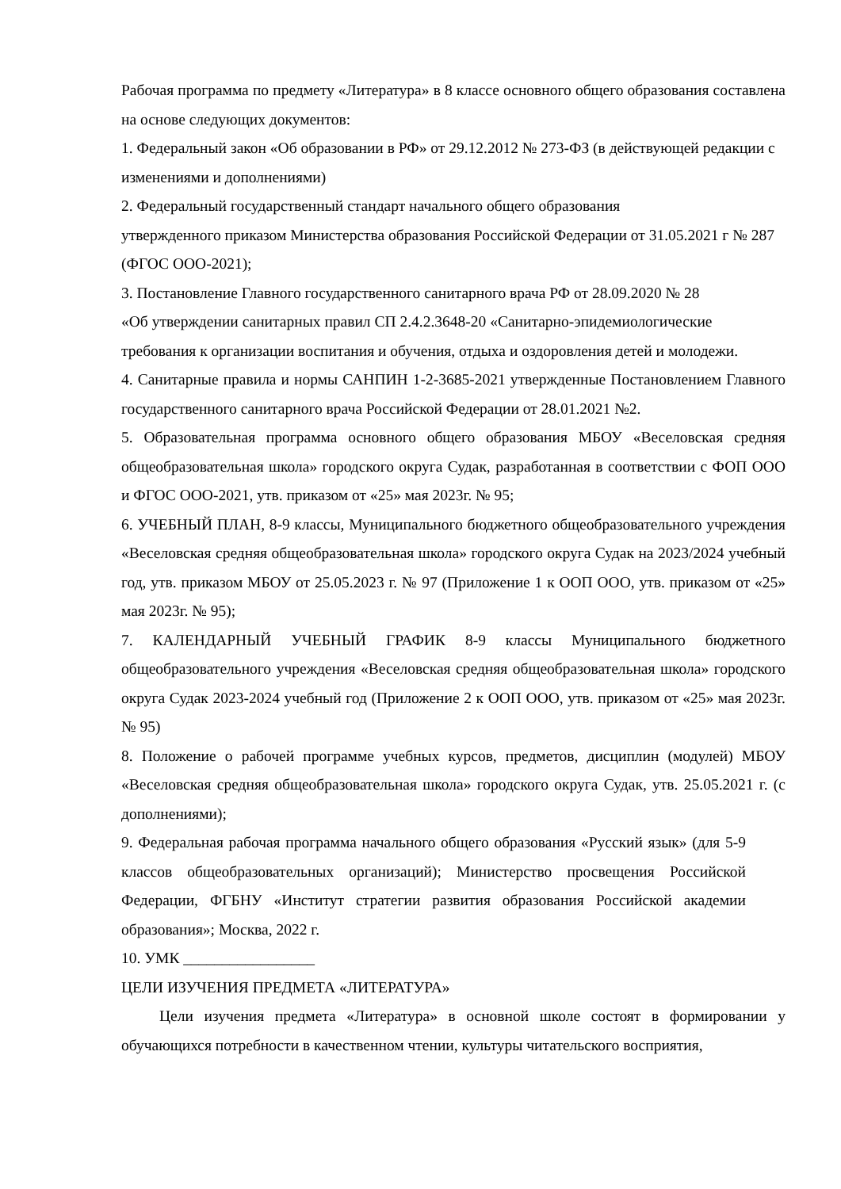Рабочая программа по предмету «Литература» в 8 классе основного общего образования составлена на основе следующих документов:
1. Федеральный закон «Об образовании в РФ» от 29.12.2012 № 273-ФЗ (в действующей редакции с изменениями и дополнениями)
2. Федеральный государственный стандарт начального общего образования
утвержденного приказом Министерства образования Российской Федерации от 31.05.2021 г № 287 (ФГОС ООО-2021);
3. Постановление Главного государственного санитарного врача РФ от 28.09.2020 № 28
«Об утверждении санитарных правил СП 2.4.2.3648-20 «Санитарно-эпидемиологические требования к организации воспитания и обучения, отдыха и оздоровления детей и молодежи.
4. Санитарные правила и нормы САНПИН 1-2-3685-2021 утвержденные Постановлением Главного государственного санитарного врача Российской Федерации от 28.01.2021 №2.
5. Образовательная программа основного общего образования МБОУ «Веселовская средняя общеобразовательная школа» городского округа Судак, разработанная в соответствии с ФОП ООО и ФГОС ООО-2021, утв. приказом от «25» мая 2023г. № 95;
6. УЧЕБНЫЙ ПЛАН, 8-9 классы, Муниципального бюджетного общеобразовательного учреждения «Веселовская средняя общеобразовательная школа» городского округа Судак на 2023/2024 учебный год, утв. приказом МБОУ от 25.05.2023 г. № 97 (Приложение 1 к ООП ООО, утв. приказом от «25» мая 2023г. № 95);
7. КАЛЕНДАРНЫЙ УЧЕБНЫЙ ГРАФИК 8-9 классы Муниципального бюджетного общеобразовательного учреждения «Веселовская средняя общеобразовательная школа» городского округа Судак 2023-2024 учебный год (Приложение 2 к ООП ООО, утв. приказом от «25» мая 2023г. № 95)
8. Положение о рабочей программе учебных курсов, предметов, дисциплин (модулей) МБОУ «Веселовская средняя общеобразовательная школа» городского округа Судак, утв. 25.05.2021 г. (с дополнениями);
9. Федеральная рабочая программа начального общего образования «Русский язык» (для 5-9 классов общеобразовательных организаций); Министерство просвещения Российской Федерации, ФГБНУ «Институт стратегии развития образования Российской академии образования»; Москва, 2022 г.
10. УМК _________________
ЦЕЛИ ИЗУЧЕНИЯ ПРЕДМЕТА «ЛИТЕРАТУРА»
Цели изучения предмета «Литература» в основной школе состоят в формировании у обучающихся потребности в качественном чтении, культуры читательского восприятия,